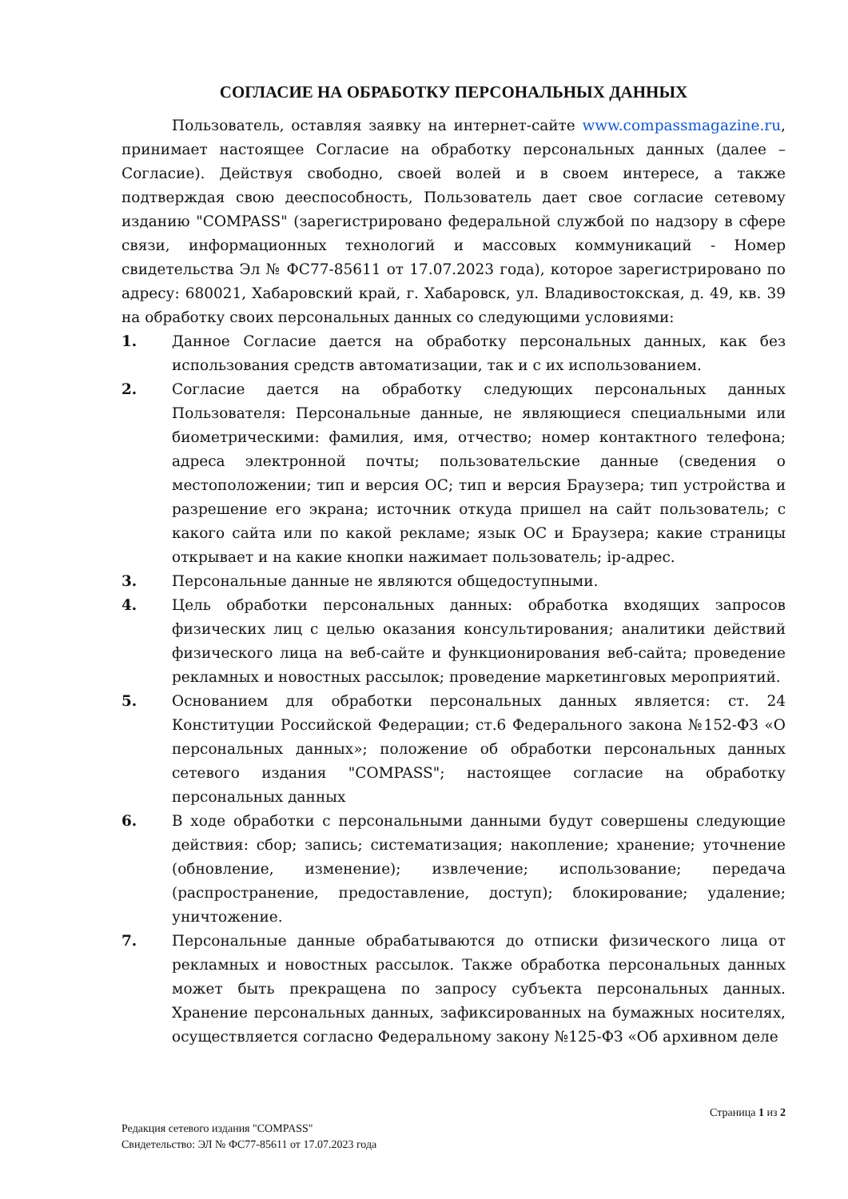СОГЛАСИЕ НА ОБРАБОТКУ ПЕРСОНАЛЬНЫХ ДАННЫХ
Пользователь, оставляя заявку на интернет-сайте www.compassmagazine.ru, принимает настоящее Согласие на обработку персональных данных (далее – Согласие). Действуя свободно, своей волей и в своем интересе, а также подтверждая свою дееспособность, Пользователь дает свое согласие сетевому изданию "COMPASS" (зарегистрировано федеральной службой по надзору в сфере связи, информационных технологий и массовых коммуникаций - Номер свидетельства Эл № ФС77-85611 от 17.07.2023 года), которое зарегистрировано по адресу: 680021, Хабаровский край, г. Хабаровск, ул. Владивостокская, д. 49, кв. 39 на обработку своих персональных данных со следующими условиями:
1. Данное Согласие дается на обработку персональных данных, как без использования средств автоматизации, так и с их использованием.
2. Согласие дается на обработку следующих персональных данных Пользователя: Персональные данные, не являющиеся специальными или биометрическими: фамилия, имя, отчество; номер контактного телефона; адреса электронной почты; пользовательские данные (сведения о местоположении; тип и версия ОС; тип и версия Браузера; тип устройства и разрешение его экрана; источник откуда пришел на сайт пользователь; с какого сайта или по какой рекламе; язык ОС и Браузера; какие страницы открывает и на какие кнопки нажимает пользователь; ip-адрес.
3. Персональные данные не являются общедоступными.
4. Цель обработки персональных данных: обработка входящих запросов физических лиц с целью оказания консультирования; аналитики действий физического лица на веб-сайте и функционирования веб-сайта; проведение рекламных и новостных рассылок; проведение маркетинговых мероприятий.
5. Основанием для обработки персональных данных является: ст. 24 Конституции Российской Федерации; ст.6 Федерального закона №152-ФЗ «О персональных данных»; положение об обработки персональных данных сетевого издания "COMPASS"; настоящее согласие на обработку персональных данных
6. В ходе обработки с персональными данными будут совершены следующие действия: сбор; запись; систематизация; накопление; хранение; уточнение (обновление, изменение); извлечение; использование; передача (распространение, предоставление, доступ); блокирование; удаление; уничтожение.
7. Персональные данные обрабатываются до отписки физического лица от рекламных и новостных рассылок. Также обработка персональных данных может быть прекращена по запросу субъекта персональных данных. Хранение персональных данных, зафиксированных на бумажных носителях, осуществляется согласно Федеральному закону №125-ФЗ «Об архивном деле
Страница 1 из 2
Редакция сетевого издания "COMPASS"
Свидетельство: ЭЛ № ФС77-85611 от 17.07.2023 года